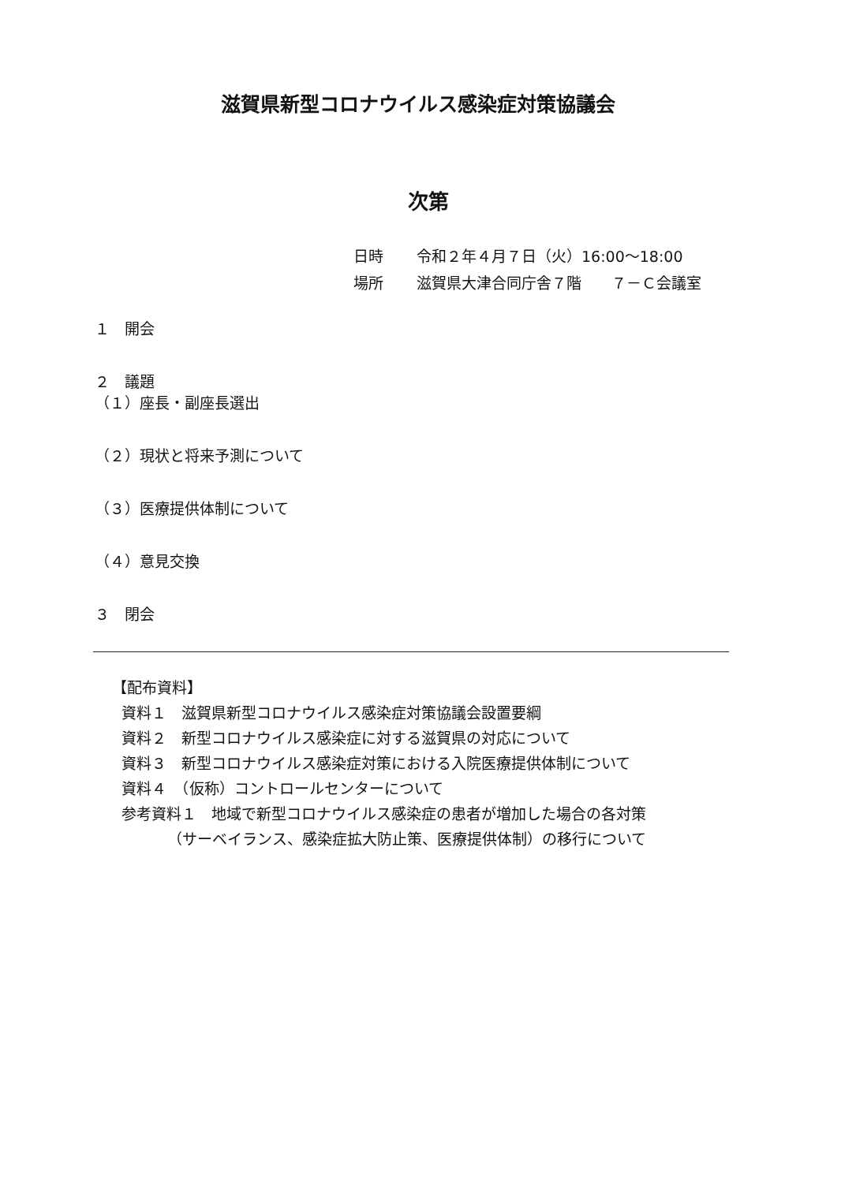滋賀県新型コロナウイルス感染症対策協議会
次第
日時 令和２年４月７日（火）16:00～18:00
場所 滋賀県大津合同庁舎７階　　７－Ｃ会議室
１　開会
２　議題
（１）座長・副座長選出
（２）現状と将来予測について
（３）医療提供体制について
（４）意見交換
３　閉会
【配布資料】
資料１　滋賀県新型コロナウイルス感染症対策協議会設置要綱
資料２　新型コロナウイルス感染症に対する滋賀県の対応について
資料３　新型コロナウイルス感染症対策における入院医療提供体制について
資料４　（仮称）コントロールセンターについて
参考資料１　地域で新型コロナウイルス感染症の患者が増加した場合の各対策
（サーベイランス、感染症拡大防止策、医療提供体制）の移行について